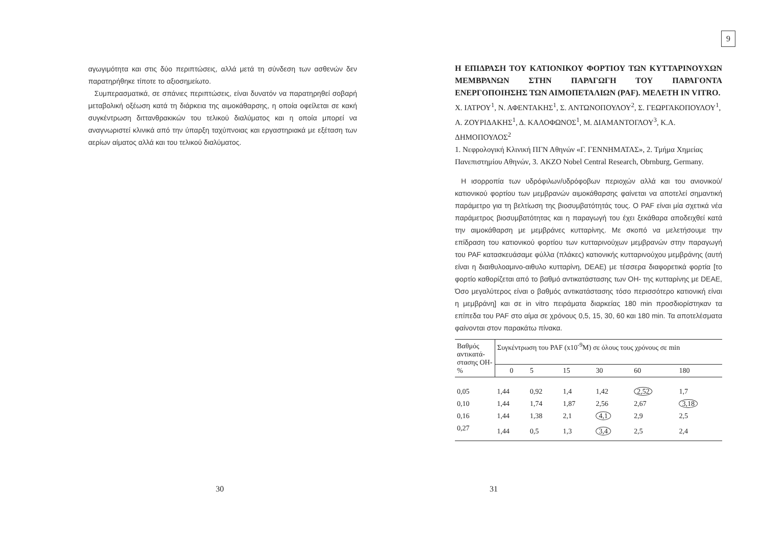αγωγιμότητα και στις δύο περιπτώσεις, αλλά μετά τη σύνδεση των ασθενών δεν παρατηρήθηκε τίποτε το αξιοσημείωτο.
Συμπερασματικά, σε σπάνιες περιπτώσεις, είναι δυνατόν να παρατηρηθεί σοβαρή μεταβολική οξέωση κατά τη διάρκεια της αιμοκάθαρσης, η οποία οφείλεται σε κακή συγκέντρωση διττανθρακικών του τελικού διαλύματος και η οποία μπορεί να αναγνωριστεί κλινικά από την ύπαρξη ταχύπνοιας και εργαστηριακά με εξέταση των αερίων αίματος αλλά και του τελικού διαλύματος.
30
9
Η ΕΠΙΔΡΑΣΗ ΤΟΥ ΚΑΤΙΟΝΙΚΟΥ ΦΟΡΤΙΟΥ ΤΩΝ ΚΥΤΤΑΡΙΝΟΥΧΩΝ ΜΕΜΒΡΑΝΩΝ ΣΤΗΝ ΠΑΡΑΓΩΓΗ ΤΟΥ ΠΑΡΑΓΟΝΤΑ ΕΝΕΡΓΟΠΟΙΗΣΗΣ ΤΩΝ ΑΙΜΟΠΕΤΑΛΙΩΝ (PAF). ΜΕΛΕΤΗ IN VITRO.
Χ. ΙΑΤΡΟΥ<sup>1</sup>, Ν. ΑΦΕΝΤΑΚΗΣ<sup>1</sup>, Σ. ΑΝΤΩΝΟΠΟΥΛΟΥ<sup>2</sup>, Σ. ΓΕΩΡΓΑΚΟΠΟΥΛΟΥ<sup>1</sup>, Α. ΖΟΥΡΙΔΑΚΗΣ<sup>1</sup>, Δ. ΚΑΛΟΦΩΝΟΣ<sup>1</sup>, Μ. ΔΙΑΜΑΝΤΟΓΛΟΥ<sup>3</sup>, Κ.Α. ΔΗΜΟΠΟΥΛΟΣ<sup>2</sup>
1. Νεφρολογική Κλινική ΠΓΝ Αθηνών «Γ. ΓΕΝΝΗΜΑΤΑΣ», 2. Τμήμα Χημείας Πανεπιστημίου Αθηνών, 3. AKZO Nobel Central Research, Obrnburg, Germany.
Η ισορροπία των υδρόφιλων/υδρόφοβων περιοχών αλλά και του ανιονικού/κατιονικού φορτίου των μεμβρανών αιμοκάθαρσης φαίνεται να αποτελεί σημαντική παράμετρο για τη βελτίωση της βιοσυμβατότητάς τους. Ο PAF είναι μία σχετικά νέα παράμετρος βιοσυμβατότητας και η παραγωγή του έχει ξεκάθαρα αποδειχθεί κατά την αιμοκάθαρση με μεμβράνες κυτταρίνης. Με σκοπό να μελετήσουμε την επίδραση του κατιονικού φορτίου των κυτταρινούχων μεμβρανών στην παραγωγή του PAF κατασκευάσαμε φύλλα (πλάκες) κατιονικής κυτταρινούχου μεμβράνης (αυτή είναι η διαιθυλοαμινο-αιθυλο κυτταρίνη, DEAE) με τέσσερα διαφορετικά φορτία [το φορτίο καθορίζεται από το βαθμό αντικατάστασης των ΟΗ- της κυτταρίνης με DEAE, Όσο μεγαλύτερος είναι ο βαθμός αντικατάστασης τόσο περισσότερο κατιονική είναι η μεμβράνη] και σε in vitro πειράματα διαρκείας 180 min προσδιορίστηκαν τα επίπεδα του PAF στο αίμα σε χρόνους 0,5, 15, 30, 60 και 180 min. Τα αποτελέσματα φαίνονται στον παρακάτω πίνακα.
| Βαθμός αντικατά-στασης ΟΗ- % | Συγκέντρωση του PAF (x10<sup>-9</sup>M) σε όλους τους χρόνους σε min | | | | | |
| --- | --- | --- | --- | --- | --- | --- |
| | 0 | 5 | 15 | 30 | 60 | 180 |
| 0,05 | 1,44 | 0,92 | 1,4 | 1,42 | 2,52 | 1,7 |
| 0,10 | 1,44 | 1,74 | 1,87 | 2,56 | 2,67 | 3,18 |
| 0,16 | 1,44 | 1,38 | 2,1 | 4,1 | 2,9 | 2,5 |
| 0,27 | 1,44 | 0,5 | 1,3 | 3,4 | 2,5 | 2,4 |
31